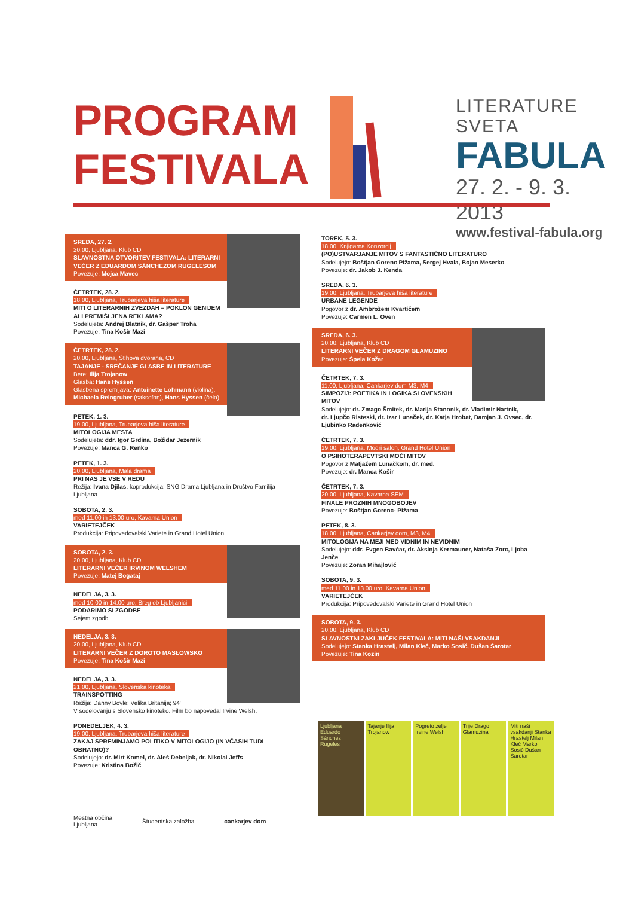PROGRAM
FESTIVALA
LITERATURE SVETA
FABULA
27. 2. - 9. 3. 2013
www.festival-fabula.org
SREDA, 27. 2.
20.00, Ljubljana, Klub CD
SLAVNOSTNA OTVORITEV FESTIVALA: LITERARNI VEČER Z EDUARDOM SÁNCHEZOM RUGELESOM
Povezuje: Mojca Mavec
ČETRTEK, 28. 2.
18.00, Ljubljana, Trubarjeva hiša literature
MITI O LITERARNIH ZVEZDAH – POKLON GENIJEM
ALI PREMIŠLJENA REKLAMA?
Sodelujeta: Andrej Blatnik, dr. Gašper Troha
Povezuje: Tina Košir Mazi
ČETRTEK, 28. 2.
20.00, Ljubljana, Štihova dvorana, CD
TAJANJE - SREČANJE GLASBE IN LITERATURE
Bere: Ilija Trojanow
Glasba: Hans Hyssen
Glasbena spremljava: Antoinette Lohmann (violina), Michaela Reingruber (saksofon), Hans Hyssen (čelo)
PETEK, 1. 3.
19.00, Ljubljana, Trubarjeva hiša literature
MITOLOGIJA MESTA
Sodelujeta: ddr. Igor Grdina, Božidar Jezernik
Povezuje: Manca G. Renko
PETEK, 1. 3.
20.00, Ljubljana, Mala drama
PRI NAS JE VSE V REDU
Režija: Ivana Djilas, koprodukcija: SNG Drama Ljubljana in Društvo Familija Ljubljana
SOBOTA, 2. 3.
med 11.00 in 13.00 uro, Kavarna Union
VARIETEJČEK
Produkcija: Pripovedovalski Variete in Grand Hotel Union
SOBOTA, 2. 3.
20.00, Ljubljana, Klub CD
LITERARNI VEČER IRVINOM WELSHEM
Povezuje: Matej Bogataj
NEDELJA, 3. 3.
med 10.00 in 14.00 uro, Breg ob Ljubljanici
PODARIMO SI ZGODBE
Sejem zgodb
NEDELJA, 3. 3.
20.00, Ljubljana, Klub CD
LITERARNI VEČER Z DOROTO MASŁOWSKO
Povezuje: Tina Košir Mazi
NEDELJA, 3. 3.
21.00, Ljubljana, Slovenska kinoteka
TRAINSPOTTING
Režija: Danny Boyle; Velika Britanija; 94'
V sodelovanju s Slovensko kinoteko. Film bo napovedal Irvine Welsh.
PONEDELJEK, 4. 3.
19.00, Ljubljana, Trubarjeva hiša literature
ZAKAJ SPREMINJAMO POLITIKO V MITOLOGIJO (IN VČASIH TUDI OBRATNO)?
Sodelujejo: dr. Mirt Komel, dr. Aleš Debeljak, dr. Nikolai Jeffs
Povezuje: Kristina Božič
TOREK, 5. 3.
18.00, Knjigarna Konzorcij
(PO)USTVARJANJE MITOV S FANTASTIČNO LITERATURO
Sodelujejo: Boštjan Gorenc Pižama, Sergej Hvala, Bojan Meserko
Povezuje: dr. Jakob J. Kenda
SREDA, 6. 3.
19.00, Ljubljana, Trubarjeva hiša literature
URBANE LEGENDE
Pogovor z dr. Ambrožem Kvartičem
Povezuje: Carmen L. Oven
SREDA, 6. 3.
20.00, Ljubljana, Klub CD
LITERARNI VEČER Z DRAGOM GLAMUZINO
Povezuje: Špela Kožar
ČETRTEK, 7. 3.
11.00, Ljubljana, Cankarjev dom M3, M4
SIMPOZIJ: POETIKA IN LOGIKA SLOVENSKIH MITOV
Sodelujejo: dr. Zmago Šmitek, dr. Marija Stanonik, dr. Vladimir Nartnik,
dr. Ljupčo Risteski, dr. Izar Lunaček, dr. Katja Hrobat, Damjan J. Ovsec, dr. Ljubinko Radenković
ČETRTEK, 7. 3.
19.00, Ljubljana, Modri salon, Grand Hotel Union
O PSIHOTERAPEVTSKI MOČI MITOV
Pogovor z Matjažem Lunačkom, dr. med.
Povezuje: dr. Manca Košir
ČETRTEK, 7. 3.
20.00, Ljubljana, Kavarna SEM
FINALE PROZNIH MNOGOBOJEV
Povezuje: Boštjan Gorenc- Pižama
PETEK, 8. 3.
18.00, Ljubljana, Cankarjev dom, M3, M4
MITOLOGIJA NA MEJI MED VIDNIM IN NEVIDNIM
Sodelujejo: ddr. Evgen Bavčar, dr. Aksinja Kermauner, Nataša Zorc, Ljoba Jenče
Povezuje: Zoran Mihajlovič
SOBOTA, 9. 3.
med 11.00 in 13.00 uro, Kavarna Union
VARIETEJČEK
Produkcija: Pripovedovalski Variete in Grand Hotel Union
SOBOTA, 9. 3.
20.00, Ljubljana, Klub CD
SLAVNOSTNI ZAKLJUČEK FESTIVALA: MITI NAŠI VSAKDANJI
Sodelujejo: Stanka Hrastelj, Milan Kleč, Marko Sosič, Dušan Šarotar
Povezuje: Tina Kozin
Ljubljana Eduardo Sánchez Rugeles
Tajanje Ilija Trojanow Pogreto zelje Irvine Welsh Trije Drago Glamuzina Miti naši vsakdanji Stanka Hrastelj Milan Kleč Marko Sosič Dušan Šarotar
Mestna občina
Ljubljana Študentska založba cankarjev dom